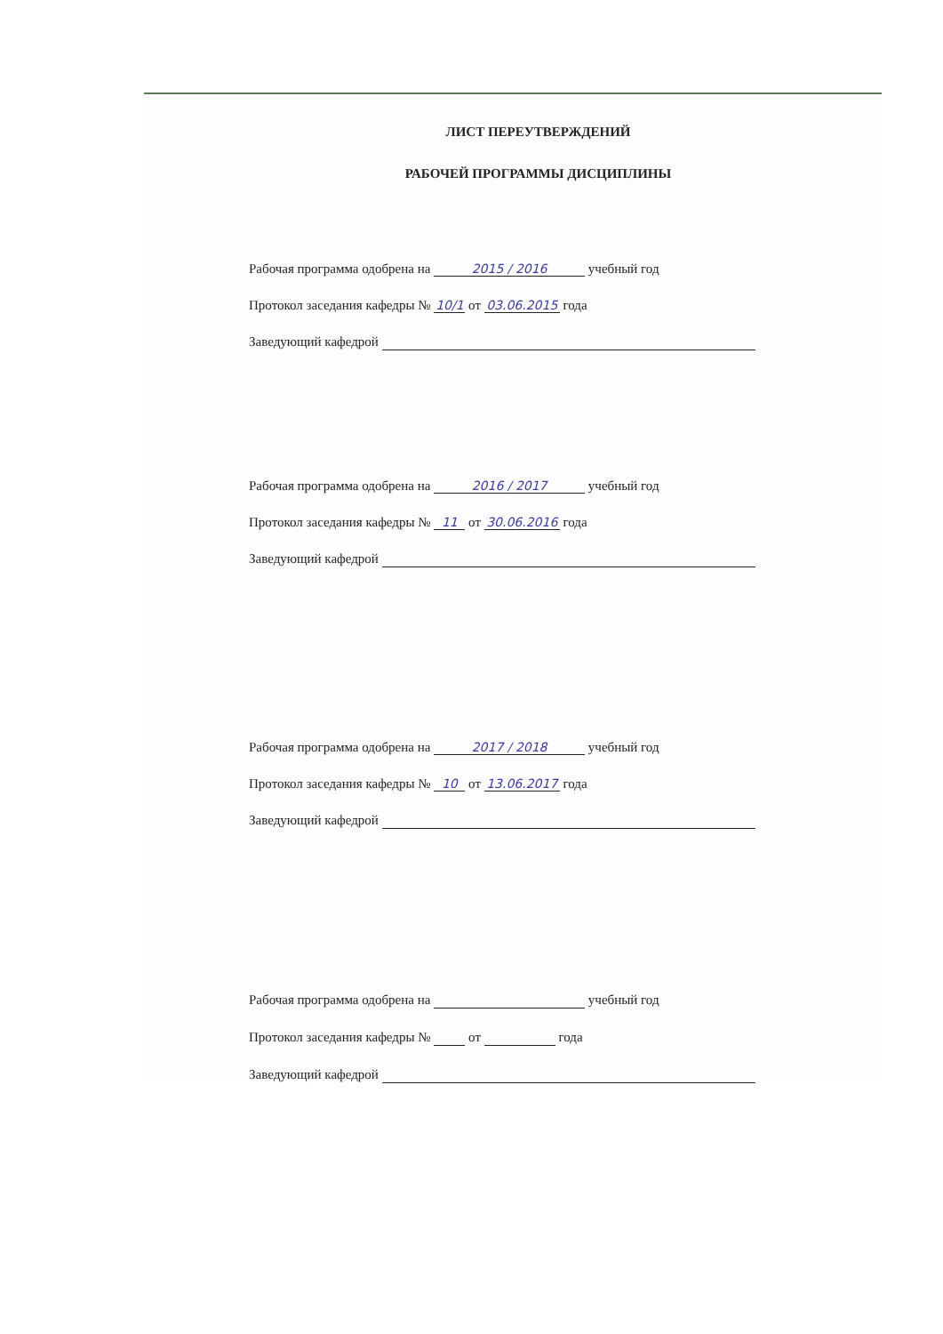ЛИСТ ПЕРЕУТВЕРЖДЕНИЙ
РАБОЧЕЙ ПРОГРАММЫ ДИСЦИПЛИНЫ
Рабочая программа одобрена на 2015 / 2016 учебный год
Протокол заседания кафедры № 10/1 от 03.06.2015 года
Заведующий кафедрой
Рабочая программа одобрена на 2016 / 2017 учебный год
Протокол заседания кафедры № 11 от 30.06.2016 года
Заведующий кафедрой
Рабочая программа одобрена на 2017 / 2018 учебный год
Протокол заседания кафедры № 10 от 13.06.2017 года
Заведующий кафедрой
Рабочая программа одобрена на учебный год
Протокол заседания кафедры № от года
Заведующий кафедрой